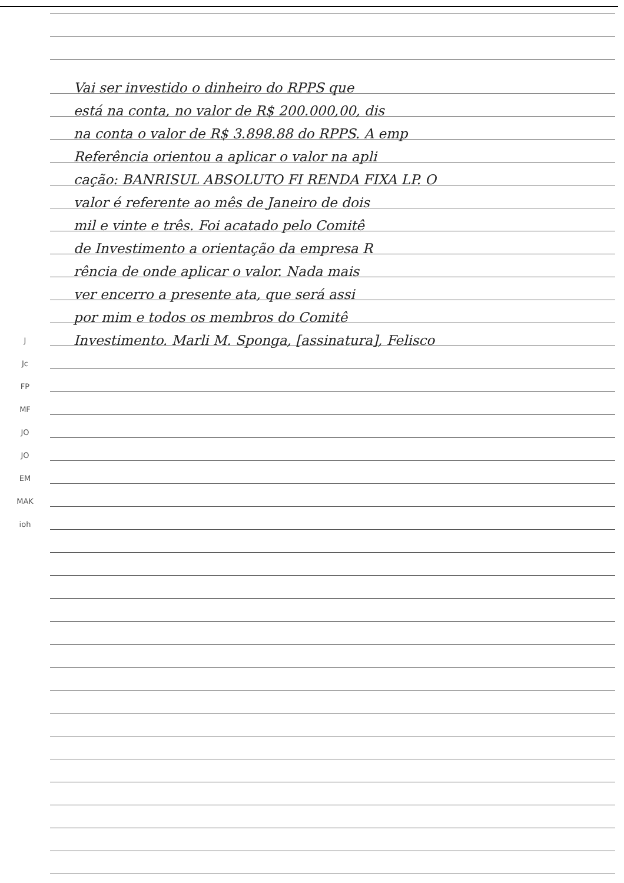Vai ser investido o dinheiro do RPPS que
está na conta, no valor de R$ 200.000,00, dis
na conta o valor de R$ 3.898.88 do RPPS. A emp
Referência orientou a aplicar o valor na apli
cação: BANRISUL ABSOLUTO FI RENDA FIXA LP. O
valor é referente ao mês de Janeiro de dois
mil e vinte e três. Foi acatado pelo Comitê
de Investimento a orientação da empresa R
rência de onde aplicar o valor. Nada mais
ver encerro a presente ata, que será assi
por mim e todos os membros do Comitê
J
Investimento. Marli M. Sponga, [assinatura], Felisco
Jc
FP
MF
JO
JO
EM
MAK
ioh